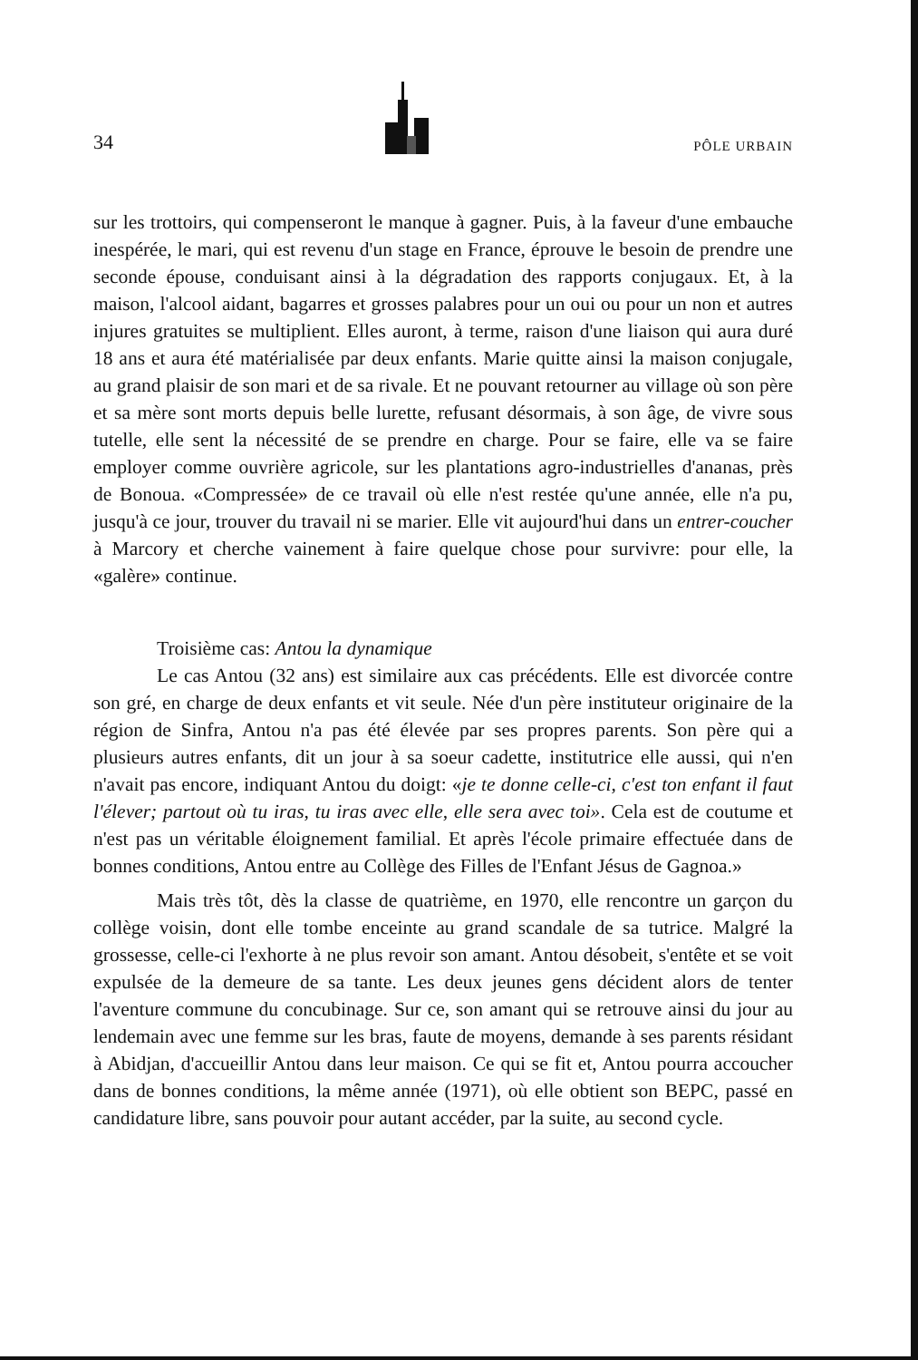34 PÔLE URBAIN
sur les trottoirs, qui compenseront le manque à gagner. Puis, à la faveur d'une embauche inespérée, le mari, qui est revenu d'un stage en France, éprouve le besoin de prendre une seconde épouse, conduisant ainsi à la dégradation des rapports conjugaux. Et, à la maison, l'alcool aidant, bagarres et grosses palabres pour un oui ou pour un non et autres injures gratuites se multiplient. Elles auront, à terme, raison d'une liaison qui aura duré 18 ans et aura été matérialisée par deux enfants. Marie quitte ainsi la maison conjugale, au grand plaisir de son mari et de sa rivale. Et ne pouvant retourner au village où son père et sa mère sont morts depuis belle lurette, refusant désormais, à son âge, de vivre sous tutelle, elle sent la nécessité de se prendre en charge. Pour se faire, elle va se faire employer comme ouvrière agricole, sur les plantations agro-industrielles d'ananas, près de Bonoua. «Compressée» de ce travail où elle n'est restée qu'une année, elle n'a pu, jusqu'à ce jour, trouver du travail ni se marier. Elle vit aujourd'hui dans un entrer-coucher à Marcory et cherche vainement à faire quelque chose pour survivre: pour elle, la «galère» continue.
Troisième cas: Antou la dynamique
Le cas Antou (32 ans) est similaire aux cas précédents. Elle est divorcée contre son gré, en charge de deux enfants et vit seule. Née d'un père instituteur originaire de la région de Sinfra, Antou n'a pas été élevée par ses propres parents. Son père qui a plusieurs autres enfants, dit un jour à sa soeur cadette, institutrice elle aussi, qui n'en n'avait pas encore, indiquant Antou du doigt: «je te donne celle-ci, c'est ton enfant il faut l'élever; partout où tu iras, tu iras avec elle, elle sera avec toi». Cela est de coutume et n'est pas un véritable éloignement familial. Et après l'école primaire effectuée dans de bonnes conditions, Antou entre au Collège des Filles de l'Enfant Jésus de Gagnoa.»
Mais très tôt, dès la classe de quatrième, en 1970, elle rencontre un garçon du collège voisin, dont elle tombe enceinte au grand scandale de sa tutrice. Malgré la grossesse, celle-ci l'exhorte à ne plus revoir son amant. Antou désobeit, s'entête et se voit expulsée de la demeure de sa tante. Les deux jeunes gens décident alors de tenter l'aventure commune du concubinage. Sur ce, son amant qui se retrouve ainsi du jour au lendemain avec une femme sur les bras, faute de moyens, demande à ses parents résidant à Abidjan, d'accueillir Antou dans leur maison. Ce qui se fit et, Antou pourra accoucher dans de bonnes conditions, la même année (1971), où elle obtient son BEPC, passé en candidature libre, sans pouvoir pour autant accéder, par la suite, au second cycle.